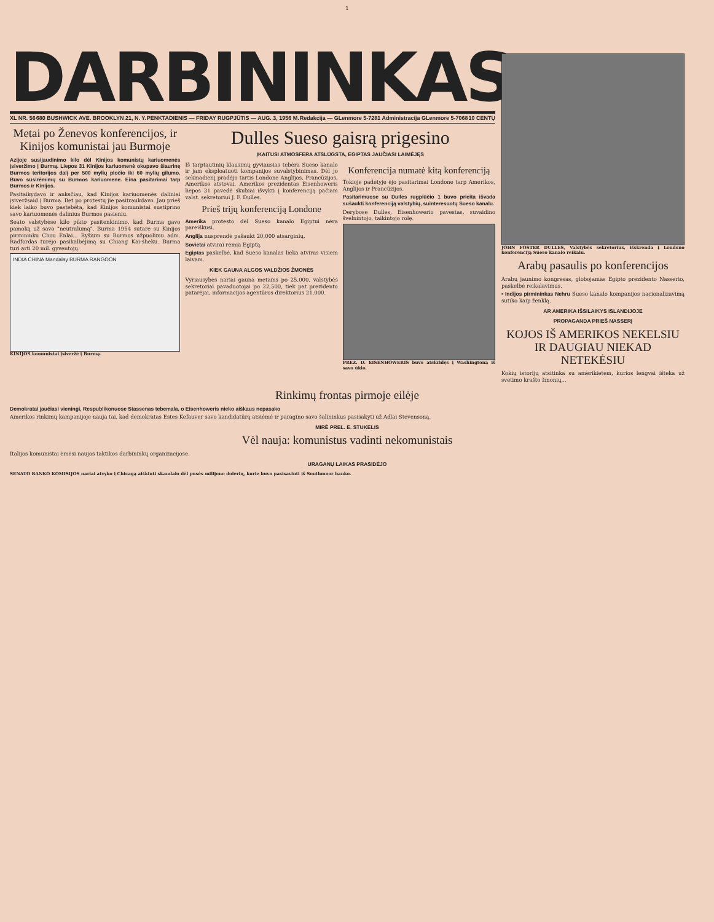1
DARBININKAS
XL NR. 56 680 BUSHWICK AVE. BROOKLYN 21, N. Y. PENKTADIENIS — FRIDAY RUGPJŪTIS — AUG. 3, 1956 M. Redakcija — GLenmore 5-7281 Administracija GLenmore 5-7068 10 CENTŲ
Metai po Ženevos konferencijos, ir Kinijos komunistai jau Burmoje
Azijoje susijaudinimo kilo dėl Kinijos komunistų kariuomenės įsiveržimo į Burmą. Liepos 31 Kinijos kariuomenė okupavo šiaurinę Burmos teritorijos dalį per 500 mylių pločio iki 60 mylių gilumo. Buvo susirėmimų su Burmos kariuomene. Eina pasitarimai tarp Burmos ir Kinijos.
Pasitaikydavo ir anksčiau, kad Kinijos kariuomenės daliniai įsiveržsaid į Burmą. Bet po protestų jie pasitraukdavo. Jau prieš kiek laiko buvo pastebėta, kad Kinijos komunistai sustiprino savo kariuomenės dalinius Burmos pasieniu.
Seato valstybėse kilo pikto pasitenkinimo, kad Burma gavo pamoką už savo "neutralumą". Burma 1954 sutarė su Kinijos pirmininku Chou Enlai... Ryšium su Burmos užpuolimu adm. Radfordas turėjo pasikalbėjimą su Chiang Kai-sheku. Burma turi arti 20 mil. gyventojų.
INDIA CHINA Mandalay BURMA RANGOON
KINIJOS komunistai įsiveržė į Burmą.
Dulles Sueso gaisrą prigesino
ĮKAITUSI ATMOSFERA ATSLŪGSTA, EGIPTAS JAUČIASI LAIMĖJĘS
Iš tarptautinių klausimų gyviausias tebėra Sueso kanalo ir jam eksploatuoti kompanijos suvalstybinimas. Dėl jo sekmadienį pradėjo tartis Londone Anglijos, Prancūzijos, Amerikos atstovai. Amerikos prezidentas Eisenhoweris liepos 31 pavedė skubiai išvykti į konferenciją pačiam valst. sekretoriui J. F. Dulles.
Prieš trijų konferenciją Londone
Amerika protesto dėl Sueso kanalo Egiptui nėra pareiškusi.
Anglija nusprendė pašaukt 20,000 atsarginių.
Sovietai atvirai remia Egiptą.
Egiptas paskelbė, kad Sueso kanalas lieka atviras visiem laivam.
KIEK GAUNA ALGOS VALDŽIOS ŽMONĖS
Vyriausybės nariai gauna metams po 25,000, valstybės sekretoriai pavaduotojai po 22,500, tiek pat prezidento patarėjai, informacijos agentūros direktorius 21,000.
Konferencija numatė kitą konferenciją
Tokioje padėtyje ėjo pasitarimai Londone tarp Amerikos, Anglijos ir Prancūzijos.
Pasitarimuose su Dulles rugpiūčio 1 buvo prieita išvada sušaukti konferenciją valstybių, suinteresuotų Sueso kanalu.
Derybose Dulles, Eisenhowerio pavestas, suvaidino švelnintojo, taikintojo rolę.
PREZ. D. EISENHOWERIS buvo atskridęs į Washingtoną iš savo ūkio.
JOHN FOSTER DULLES, Valstybės sekretorius, išskrenda į Londono konferenciją Sueso kanalo reikalu.
Arabų pasaulis po konferencijos
Arabų jaunimo kongresas, globojamas Egipto prezidento Nasserio, paskelbė reikalavimus.
• Indijos pirmininkas Nehru Sueso kanalo kompanijos nacionalizavimą sutiko kaip ženklą.
AR AMERIKA IŠSILAIKYS ISLANDIJOJE
PROPAGANDA PRIEŠ NASSERĮ
KOJOS IŠ AMERIKOS NEKELSIU IR DAUGIAU NIEKAD NETEKĖSIU
Kokių istorijų atsitinka su amerikietėm, kurios lengvai išteka už svetimo krašto žmonių...
Rinkimų frontas pirmoje eilėje
Demokratai jaučiasi vieningi, Respublikonuose Stassenas tebemala, o Eisenhoweris nieko aiškaus nepasako
Amerikos rinkimų kampanijoje nauja tai, kad demokratas Estes Kefauver savo kandidatūrą atsiėmė ir paragino savo šalininkus pasisakyti už Adlai Stevensoną.
MIRĖ PREL. E. STUKELIS
Vėl nauja: komunistus vadinti nekomunistais
Italijos komunistai ėmėsi naujos taktikos darbininkų organizacijose.
URAGANŲ LAIKAS PRASIDĖJO
SENATO BANKO KOMISIJOS nariai atvyko į Chicagą aiškinti skandalo dėl pusės milijono dolerių, kurie buvo pasisavinti iš Southmoor banko.